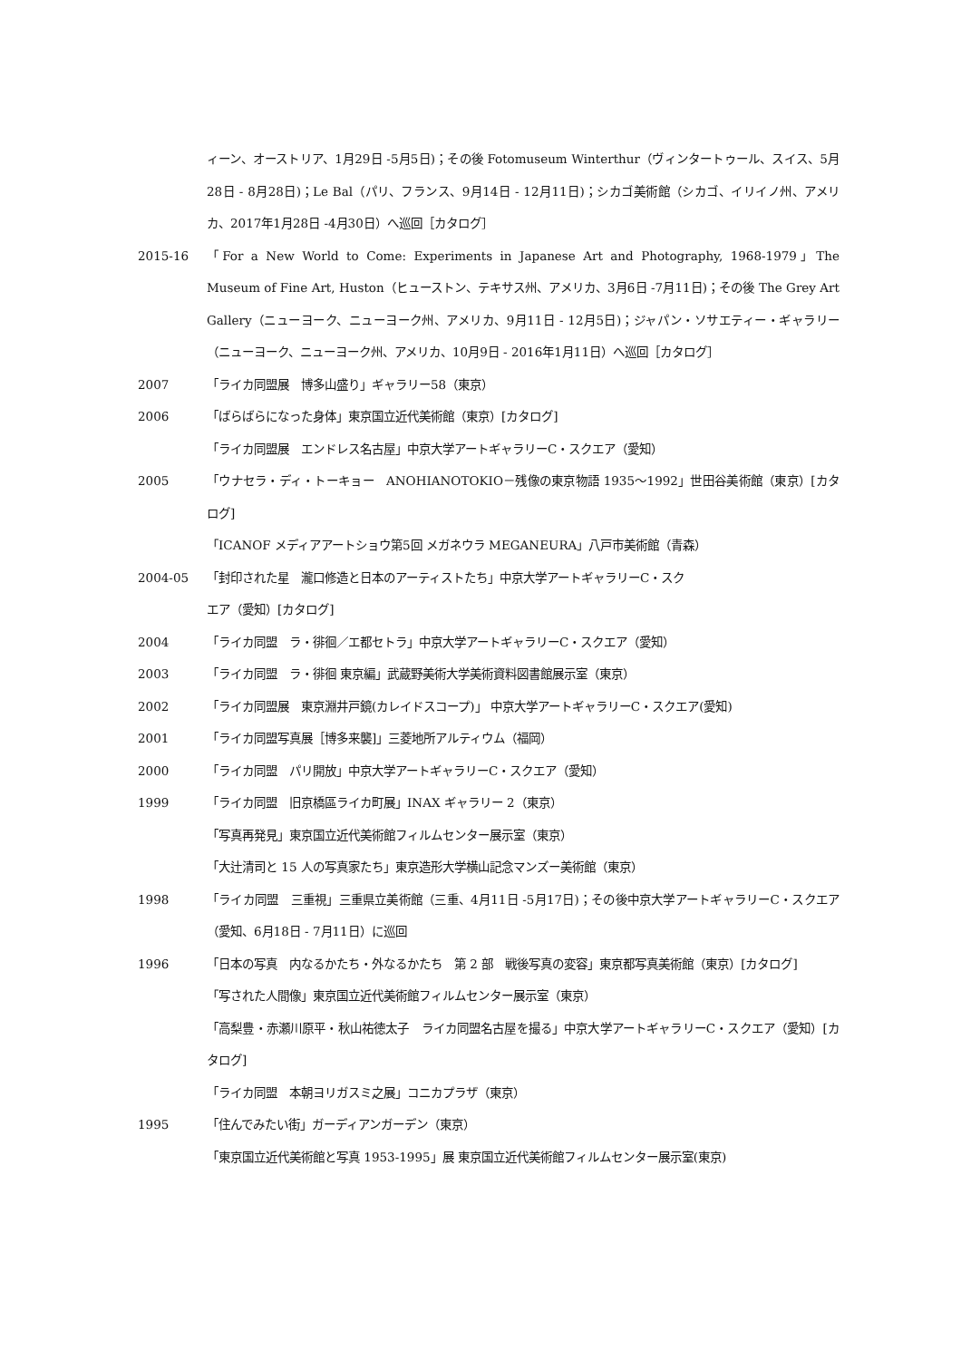ィーン、オーストリア、1月29日 -5月5日)；その後 Fotomuseum Winterthur（ヴィンタートゥール、スイス、5月28日 - 8月28日)；Le Bal（パリ、フランス、9月14日 - 12月11日)；シカゴ美術館（シカゴ、イリイノ州、アメリカ、2017年1月28日 -4月30日）へ巡回［カタログ］
2015-16 「For a New World to Come: Experiments in Japanese Art and Photography, 1968-1979」The Museum of Fine Art, Huston（ヒューストン、テキサス州、アメリカ、3月6日 -7月11日)；その後 The Grey Art Gallery（ニューヨーク、ニューヨーク州、アメリカ、9月11日 - 12月5日)；ジャパン・ソサエティー・ギャラリー（ニューヨーク、ニューヨーク州、アメリカ、10月9日 - 2016年1月11日）へ巡回［カタログ］
2007 「ライカ同盟展　博多山盛り」ギャラリー58（東京）
2006 「ばらばらになった身体」東京国立近代美術館（東京）[カタログ]
「ライカ同盟展　エンドレス名古屋」中京大学アートギャラリーC・スクエア（愛知）
2005 「ウナセラ・ディ・トーキョー　ANOHIANOTOKIO－残像の東京物語 1935～1992」世田谷美術館（東京）[カタログ]
「ICANOF メディアアートショウ第5回 メガネウラ MEGANEURA」八戸市美術館（青森）
2004-05 「封印された星　瀧口修造と日本のアーティストたち」中京大学アートギャラリーC・スク
エア（愛知）[カタログ]
2004 「ライカ同盟　ラ・徘徊／エ都セトラ」中京大学アートギャラリーC・スクエア（愛知）
2003 「ライカ同盟　ラ・徘徊 東京編」武蔵野美術大学美術資料図書館展示室（東京）
2002 「ライカ同盟展　東京淵井戸鏡(カレイドスコープ)」 中京大学アートギャラリーC・スクエア(愛知)
2001 「ライカ同盟写真展［博多来襲]」三菱地所アルティウム（福岡）
2000 「ライカ同盟　パリ開放」中京大学アートギャラリーC・スクエア（愛知）
1999 「ライカ同盟　旧京橋區ライカ町展」INAX ギャラリー 2（東京）
「写真再発見」東京国立近代美術館フィルムセンター展示室（東京）
「大辻清司と 15 人の写真家たち」東京造形大学横山記念マンズー美術館（東京）
1998 「ライカ同盟　三重視」三重県立美術館（三重、4月11日 -5月17日)；その後中京大学アートギャラリーC・スクエア（愛知、6月18日 - 7月11日）に巡回
1996 「日本の写真　内なるかたち・外なるかたち　第 2 部　戦後写真の変容」東京都写真美術館（東京）[カタログ]
「写された人間像」東京国立近代美術館フィルムセンター展示室（東京）
「高梨豊・赤瀬川原平・秋山祐徳太子　ライカ同盟名古屋を撮る」中京大学アートギャラリーC・スクエア（愛知）[カタログ]
「ライカ同盟　本朝ヨリガスミ之展」コニカプラザ（東京）
1995 「住んでみたい街」ガーディアンガーデン（東京）
「東京国立近代美術館と写真 1953-1995」展 東京国立近代美術館フィルムセンター展示室(東京)